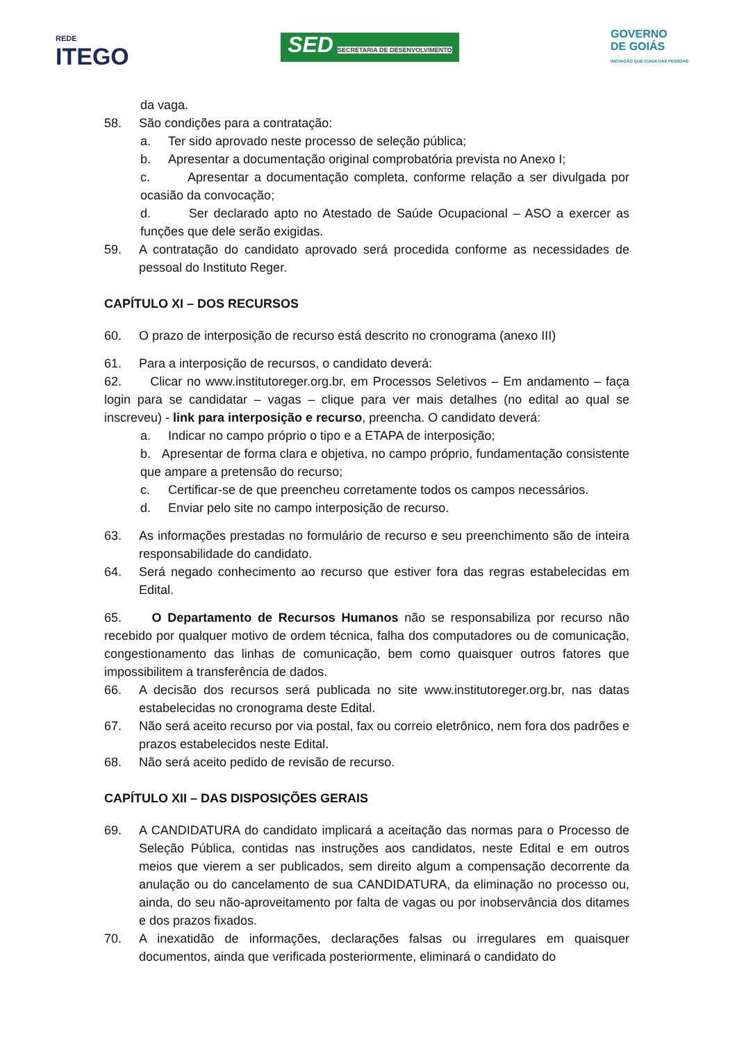REDE
ITEGO
SED SECRETARIA DE DESENVOLVIMENTO
GOVERNO
DE GOIÁS
INOVAÇÃO QUE CUIDA DAS PESSOAS
da vaga.
58. São condições para a contratação:
a. Ter sido aprovado neste processo de seleção pública;
b. Apresentar a documentação original comprobatória prevista no Anexo I;
c. Apresentar a documentação completa, conforme relação a ser divulgada por ocasião da convocação;
d. Ser declarado apto no Atestado de Saúde Ocupacional – ASO a exercer as funções que dele serão exigidas.
59. A contratação do candidato aprovado será procedida conforme as necessidades de pessoal do Instituto Reger.
CAPÍTULO XI – DOS RECURSOS
60. O prazo de interposição de recurso está descrito no cronograma (anexo III)
61. Para a interposição de recursos, o candidato deverá:
62. Clicar no www.institutoreger.org.br, em Processos Seletivos – Em andamento – faça login para se candidatar – vagas – clique para ver mais detalhes (no edital ao qual se inscreveu) - link para interposição e recurso, preencha. O candidato deverá:
a. Indicar no campo próprio o tipo e a ETAPA de interposição;
b. Apresentar de forma clara e objetiva, no campo próprio, fundamentação consistente que ampare a pretensão do recurso;
c. Certificar-se de que preencheu corretamente todos os campos necessários.
d. Enviar pelo site no campo interposição de recurso.
63. As informações prestadas no formulário de recurso e seu preenchimento são de inteira responsabilidade do candidato.
64. Será negado conhecimento ao recurso que estiver fora das regras estabelecidas em Edital.
65. O Departamento de Recursos Humanos não se responsabiliza por recurso não recebido por qualquer motivo de ordem técnica, falha dos computadores ou de comunicação, congestionamento das linhas de comunicação, bem como quaisquer outros fatores que impossibilitem a transferência de dados.
66. A decisão dos recursos será publicada no site www.institutoreger.org.br, nas datas estabelecidas no cronograma deste Edital.
67. Não será aceito recurso por via postal, fax ou correio eletrônico, nem fora dos padrões e prazos estabelecidos neste Edital.
68. Não será aceito pedido de revisão de recurso.
CAPÍTULO XII – DAS DISPOSIÇÕES GERAIS
69. A CANDIDATURA do candidato implicará a aceitação das normas para o Processo de Seleção Pública, contidas nas instruções aos candidatos, neste Edital e em outros meios que vierem a ser publicados, sem direito algum a compensação decorrente da anulação ou do cancelamento de sua CANDIDATURA, da eliminação no processo ou, ainda, do seu não-aproveitamento por falta de vagas ou por inobservância dos ditames e dos prazos fixados.
70. A inexatidão de informações, declarações falsas ou irregulares em quaisquer documentos, ainda que verificada posteriormente, eliminará o candidato do